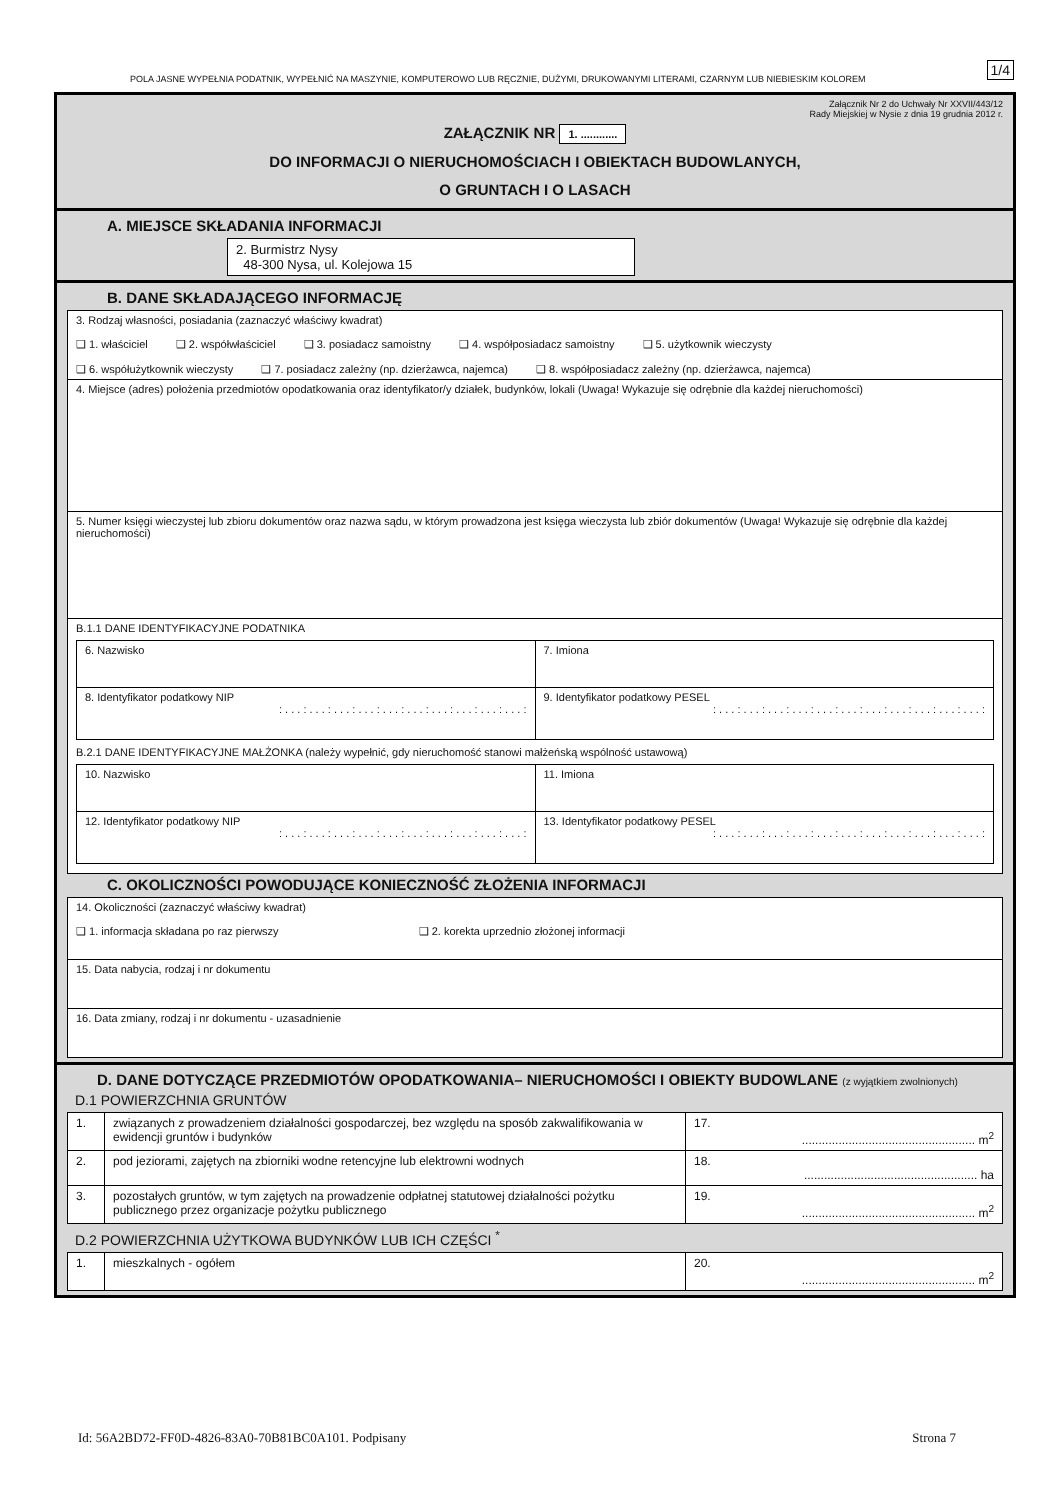POLA JASNE WYPEŁNIA PODATNIK, WYPEŁNIĆ NA MASZYNIE, KOMPUTEROWO LUB RĘCZNIE, DUŻYMI, DRUKOWANYMI LITERAMI, CZARNYM LUB NIEBIESKIM KOLOREM
1/4
Załącznik Nr 2 do Uchwały Nr XXVII/443/12
Rady Miejskiej w Nysie z dnia 19 grudnia 2012 r.
ZAŁĄCZNIK NR 1. ............
DO INFORMACJI O NIERUCHOMOŚCIACH I OBIEKTACH BUDOWLANYCH,
O GRUNTACH I O LASACH
A. MIEJSCE SKŁADANIA INFORMACJI
2. Burmistrz Nysy
48-300 Nysa, ul. Kolejowa 15
B. DANE SKŁADAJĄCEGO INFORMACJĘ
| 3. Rodzaj własności, posiadania (zaznaczyć właściwy kwadrat) ❑ 1. właściciel ❑ 2. współwłaściciel ❑ 3. posiadacz samoistny ❑ 4. współposiadacz samoistny ❑ 5. użytkownik wieczysty ❑ 6. współużytkownik wieczysty ❑ 7. posiadacz zależny (np. dzierżawca, najemca) ❑ 8. współposiadacz zależny (np. dzierżawca, najemca) |
| 4. Miejsce (adres) położenia przedmiotów opodatkowania oraz identyfikator/y działek, budynków, lokali (Uwaga! Wykazuje się odrębnie dla każdej nieruchomości) |
| 5. Numer księgi wieczystej lub zbioru dokumentów oraz nazwa sądu, w którym prowadzona jest księga wieczysta lub zbiór dokumentów (Uwaga! Wykazuje się odrębnie dla każdej nieruchomości) |
| B.1.1 DANE IDENTYFIKACYJNE PODATNIKA / 6. Nazwisko / 7. Imiona / / 8. Identyfikator podatkowy NIP : . . . : . . . : . . . : . . . : . . . : . . . : . . . : . . . : . . . : . . . : / 9. Identyfikator podatkowy PESEL : . . . : . . . : . . . : . . . : . . . : . . . : . . . : . . . : . . . : . . . : . . . : / B.2.1 DANE IDENTYFIKACYJNE MAŁŻONKA (należy wypełnić, gdy nieruchomość stanowi małżeńską wspólność ustawową) / 10. Nazwisko / 11. Imiona / / 12. Identyfikator podatkowy NIP : . . . : . . . : . . . : . . . : . . . : . . . : . . . : . . . : . . . : . . . : / 13. Identyfikator podatkowy PESEL : . . . : . . . : . . . : . . . : . . . : . . . : . . . : . . . : . . . : . . . : . . . : / |
C. OKOLICZNOŚCI POWODUJĄCE KONIECZNOŚĆ ZŁOŻENIA INFORMACJI
| 14. Okoliczności (zaznaczyć właściwy kwadrat) ❑ 1. informacja składana po raz pierwszy ❑ 2. korekta uprzednio złożonej informacji |
| 15. Data nabycia, rodzaj i nr dokumentu |
| 16. Data zmiany, rodzaj i nr dokumentu - uzasadnienie |
D. DANE DOTYCZĄCE PRZEDMIOTÓW OPODATKOWANIA– NIERUCHOMOŚCI I OBIEKTY BUDOWLANE (z wyjątkiem zwolnionych)
D.1 POWIERZCHNIA GRUNTÓW
| 1. | związanych z prowadzeniem działalności gospodarczej, bez względu na sposób zakwalifikowania w ewidencji gruntów i budynków | 17. .................................................... m<sup>2</sup> |
| 2. | pod jeziorami, zajętych na zbiorniki wodne retencyjne lub elektrowni wodnych | 18. .................................................... ha |
| 3. | pozostałych gruntów, w tym zajętych na prowadzenie odpłatnej statutowej działalności pożytku publicznego przez organizacje pożytku publicznego | 19. .................................................... m<sup>2</sup> |
D.2 POWIERZCHNIA UŻYTKOWA BUDYNKÓW LUB ICH CZĘŚCI <sup>*</sup>
| 1. | mieszkalnych - ogółem | 20. .................................................... m<sup>2</sup> |
Id: 56A2BD72-FF0D-4826-83A0-70B81BC0A101. Podpisany Strona 7